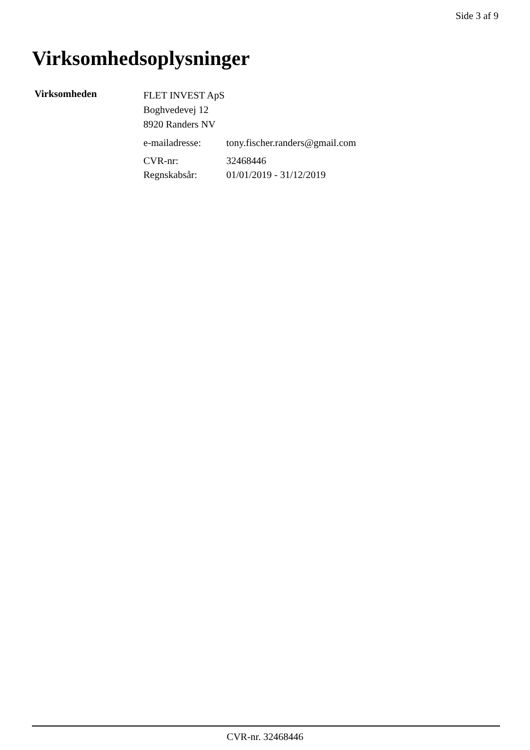Side 3 af 9
Virksomhedsoplysninger
Virksomheden
FLET INVEST ApS
Boghvedevej 12
8920 Randers NV
| e-mailadresse: | tony.fischer.randers@gmail.com |
| CVR-nr: | 32468446 |
| Regnskabsår: | 01/01/2019 - 31/12/2019 |
CVR-nr. 32468446